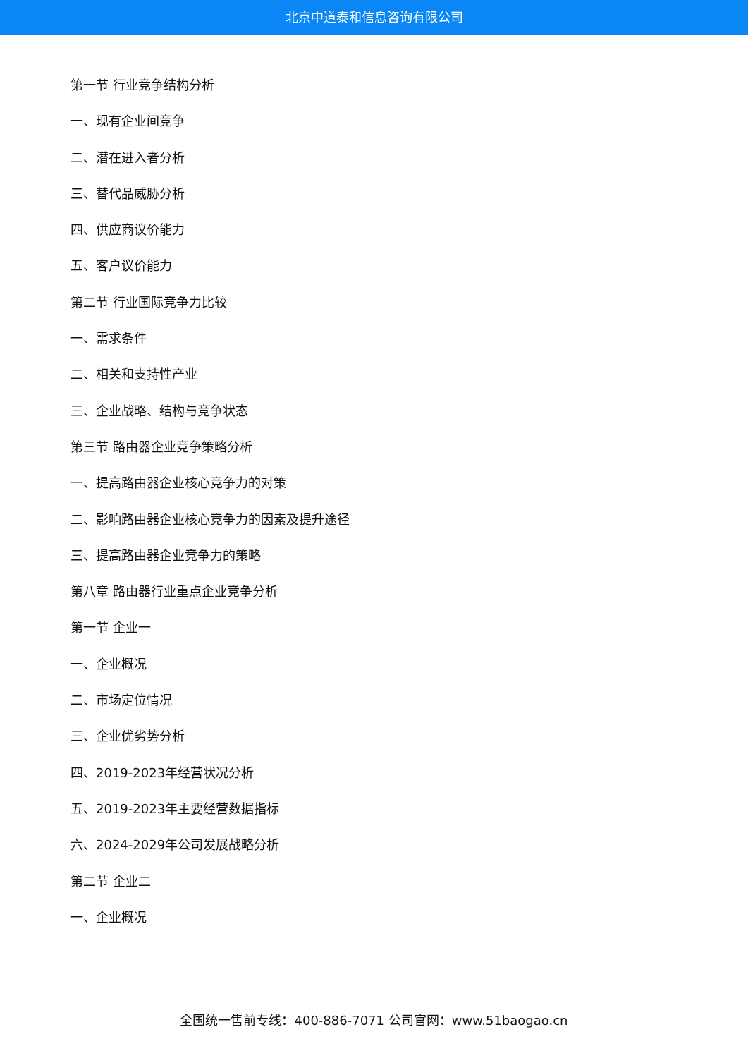北京中道泰和信息咨询有限公司
第一节 行业竞争结构分析
一、现有企业间竞争
二、潜在进入者分析
三、替代品威胁分析
四、供应商议价能力
五、客户议价能力
第二节 行业国际竞争力比较
一、需求条件
二、相关和支持性产业
三、企业战略、结构与竞争状态
第三节 路由器企业竞争策略分析
一、提高路由器企业核心竞争力的对策
二、影响路由器企业核心竞争力的因素及提升途径
三、提高路由器企业竞争力的策略
第八章 路由器行业重点企业竞争分析
第一节 企业一
一、企业概况
二、市场定位情况
三、企业优劣势分析
四、2019-2023年经营状况分析
五、2019-2023年主要经营数据指标
六、2024-2029年公司发展战略分析
第二节 企业二
一、企业概况
全国统一售前专线：400-886-7071 公司官网：www.51baogao.cn